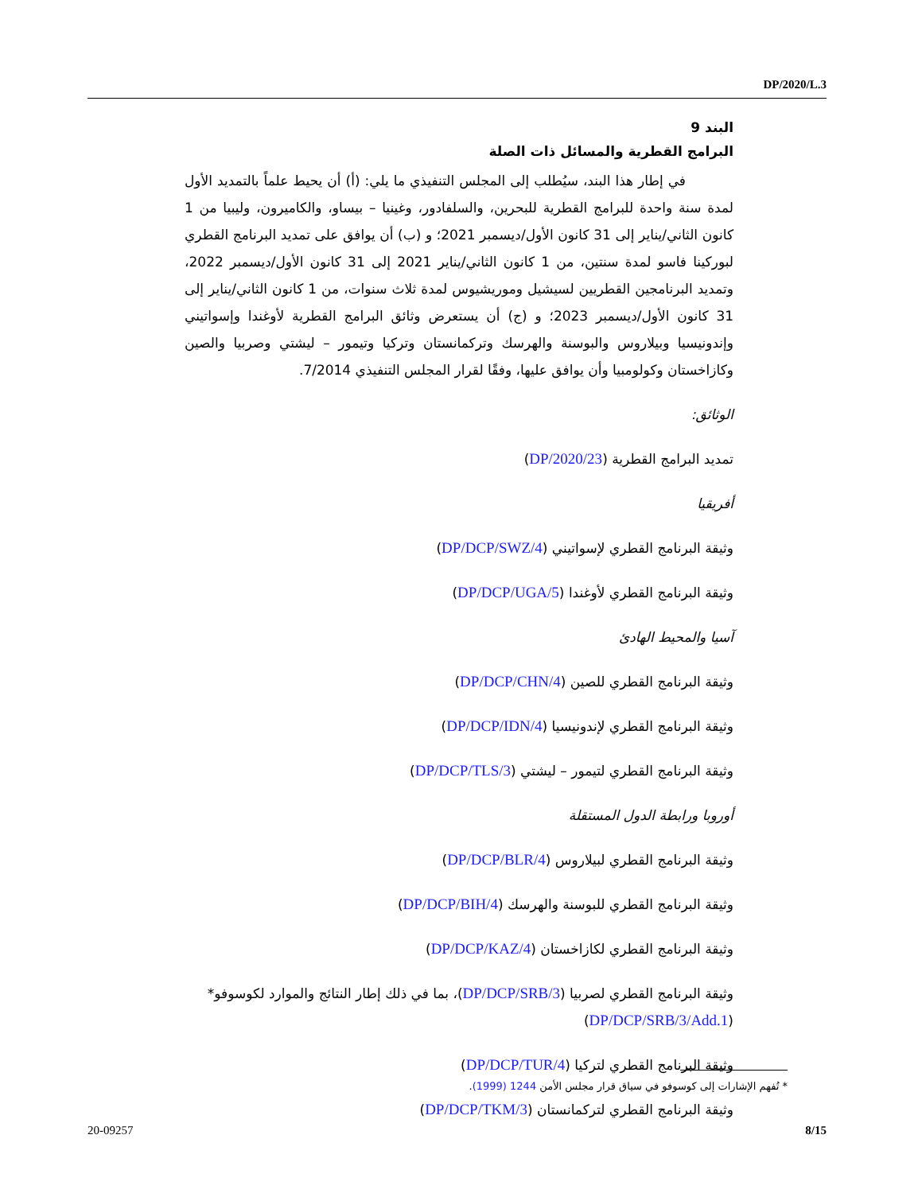DP/2020/L.3
البند 9
البرامج القطرية والمسائل ذات الصلة
في إطار هذا البند، سيُطلب إلى المجلس التنفيذي ما يلي: (أ) أن يحيط علماً بالتمديد الأول لمدة سنة واحدة للبرامج القطرية للبحرين، والسلفادور، وغينيا – بيساو، والكاميرون، وليبيا من 1 كانون الثاني/يناير إلى 31 كانون الأول/ديسمبر 2021؛ و (ب) أن يوافق على تمديد البرنامج القطري لبوركينا فاسو لمدة سنتين، من 1 كانون الثاني/يناير 2021 إلى 31 كانون الأول/ديسمبر 2022، وتمديد البرنامجين القطريين لسيشيل وموريشيوس لمدة ثلاث سنوات، من 1 كانون الثاني/يناير إلى 31 كانون الأول/ديسمبر 2023؛ و (ج) أن يستعرض وثائق البرامج القطرية لأوغندا وإسواتيني وإندونيسيا وبيلاروس والبوسنة والهرسك وتركمانستان وتركيا وتيمور – ليشتي وصربيا والصين وكازاخستان وكولومبيا وأن يوافق عليها، وفقًا لقرار المجلس التنفيذي 7/2014.
الوثائق:
تمديد البرامج القطرية (DP/2020/23)
أفريقيا
وثيقة البرنامج القطري لإسواتيني (DP/DCP/SWZ/4)
وثيقة البرنامج القطري لأوغندا (DP/DCP/UGA/5)
آسيا والمحيط الهادئ
وثيقة البرنامج القطري للصين (DP/DCP/CHN/4)
وثيقة البرنامج القطري لإندونيسيا (DP/DCP/IDN/4)
وثيقة البرنامج القطري لتيمور – ليشتي (DP/DCP/TLS/3)
أوروبا ورابطة الدول المستقلة
وثيقة البرنامج القطري لبيلاروس (DP/DCP/BLR/4)
وثيقة البرنامج القطري للبوسنة والهرسك (DP/DCP/BIH/4)
وثيقة البرنامج القطري لكازاخستان (DP/DCP/KAZ/4)
وثيقة البرنامج القطري لصربيا (DP/DCP/SRB/3)، بما في ذلك إطار النتائج والموارد لكوسوفو* (DP/DCP/SRB/3/Add.1)
وثيقة البرنامج القطري لتركيا (DP/DCP/TUR/4)
وثيقة البرنامج القطري لتركمانستان (DP/DCP/TKM/3)
* تُفهم الإشارات إلى كوسوفو في سياق قرار مجلس الأمن 1244 (1999).
20-09257 8/15